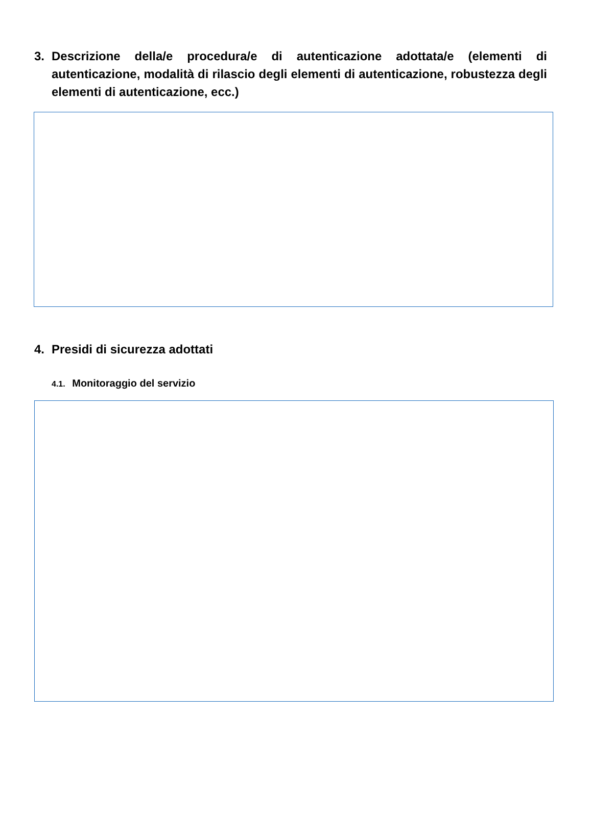3. Descrizione della/e procedura/e di autenticazione adottata/e (elementi di autenticazione, modalità di rilascio degli elementi di autenticazione, robustezza degli elementi di autenticazione, ecc.)
4. Presidi di sicurezza adottati
4.1. Monitoraggio del servizio